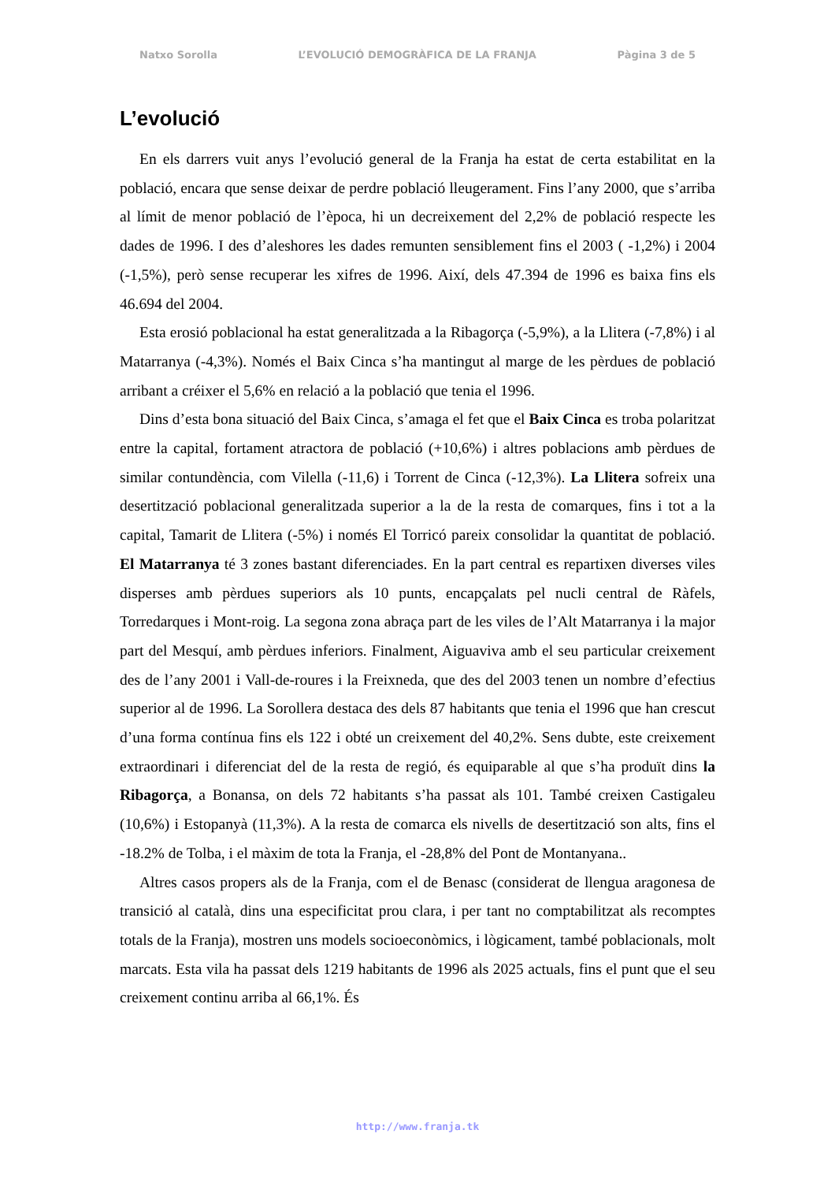Natxo Sorolla L’EVOLUCIÓ DEMOGRÀFICA DE LA FRANJA Pàgina 3 de 5
L’evolució
En els darrers vuit anys l’evolució general de la Franja ha estat de certa estabilitat en la població, encara que sense deixar de perdre població lleugerament. Fins l’any 2000, que s’arriba al límit de menor població de l’època, hi un decreixement del 2,2% de població respecte les dades de 1996. I des d’aleshores les dades remunten sensiblement fins el 2003 ( -1,2%) i 2004 (-1,5%), però sense recuperar les xifres de 1996. Així, dels 47.394 de 1996 es baixa fins els 46.694 del 2004.
Esta erosió poblacional ha estat generalitzada a la Ribagorça (-5,9%), a la Llitera (-7,8%) i al Matarranya (-4,3%). Només el Baix Cinca s’ha mantingut al marge de les pèrdues de població arribant a créixer el 5,6% en relació a la població que tenia el 1996.
Dins d’esta bona situació del Baix Cinca, s’amaga el fet que el Baix Cinca es troba polaritzat entre la capital, fortament atractora de població (+10,6%) i altres poblacions amb pèrdues de similar contundència, com Vilella (-11,6) i Torrent de Cinca (-12,3%). La Llitera sofreix una desertització poblacional generalitzada superior a la de la resta de comarques, fins i tot a la capital, Tamarit de Llitera (-5%) i només El Torricó pareix consolidar la quantitat de població. El Matarranya té 3 zones bastant diferenciades. En la part central es repartixen diverses viles disperses amb pèrdues superiors als 10 punts, encapçalats pel nucli central de Ràfels, Torredarques i Mont-roig. La segona zona abraça part de les viles de l’Alt Matarranya i la major part del Mesquí, amb pèrdues inferiors. Finalment, Aiguaviva amb el seu particular creixement des de l’any 2001 i Vall-de-roures i la Freixneda, que des del 2003 tenen un nombre d’efectius superior al de 1996. La Sorollera destaca des dels 87 habitants que tenia el 1996 que han crescut d’una forma contínua fins els 122 i obté un creixement del 40,2%. Sens dubte, este creixement extraordinari i diferenciat del de la resta de regió, és equiparable al que s’ha produït dins la Ribagorça, a Bonansa, on dels 72 habitants s’ha passat als 101. També creixen Castigaleu (10,6%) i Estopanyà (11,3%). A la resta de comarca els nivells de desertització son alts, fins el -18.2% de Tolba, i el màxim de tota la Franja, el -28,8% del Pont de Montanyana..
Altres casos propers als de la Franja, com el de Benasc (considerat de llengua aragonesa de transició al català, dins una especificitat prou clara, i per tant no comptabilitzat als recomptes totals de la Franja), mostren uns models socioeconòmics, i lògicament, també poblacionals, molt marcats. Esta vila ha passat dels 1219 habitants de 1996 als 2025 actuals, fins el punt que el seu creixement continu arriba al 66,1%. És
http://www.franja.tk